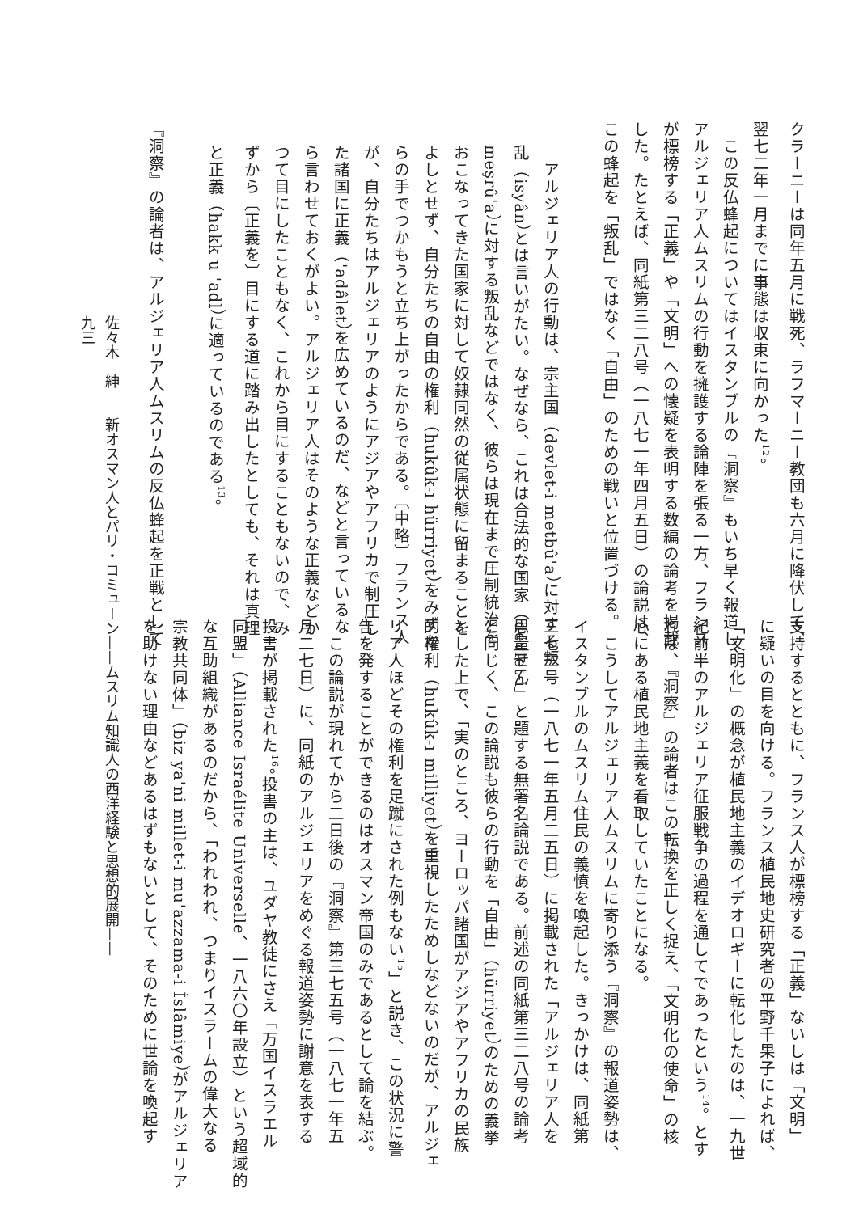クラーニーは同年五月に戦死、ラフマーニー教団も六月に降伏して、
翌七二年一月までに事態は収束に向かった<sup>12</sup>。
　この反仏蜂起についてはイスタンブルの『洞察』もいち早く報道し、
アルジェリア人ムスリムの行動を擁護する論陣を張る一方、フランス
が標榜する「正義」や「文明」への懐疑を表明する数編の論考を掲載
した。たとえば、同紙第三二八号（一八七一年四月五日）の論説は、
この蜂起を「叛乱」ではなく「自由」のための戦いと位置づける。
　アルジェリア人の行動は、宗主国（devlet-i metbû'a）に対する叛
乱（isyân）とは言いがたい。なぜなら、これは合法的な国家（devlet-i
meşrû'a）に対する叛乱などではなく、彼らは現在まで圧制統治を
おこなってきた国家に対して奴隷同然の従属状態に留まることを
よしとせず、自分たちの自由の権利（hukûk-ı hürriyet）をみずか
らの手でつかもうと立ち上がったからである。〔中略〕フランス人
が、自分たちはアルジェリアのようにアジアやアフリカで制圧し
た諸国に正義（'adâlet）を広めているのだ、などと言っているな
ら言わせておくがよい。アルジェリア人はそのような正義などか
つて目にしたこともなく、これから目にすることもないので、み
ずから〔正義を〕目にする道に踏み出したとしても、それは真理
と正義（hakk u 'adl）に適っているのである<sup>13</sup>。
『洞察』の論者は、アルジェリア人ムスリムの反仏蜂起を正戦として
支持するとともに、フランス人が標榜する「正義」ないしは「文明」
に疑いの目を向ける。フランス植民地史研究者の平野千果子によれば、
「文明化」の概念が植民地主義のイデオロギーに転化したのは、一九世
紀前半のアルジェリア征服戦争の過程を通してであったという<sup>14</sup>。とす
れば、『洞察』の論者はこの転換を正しく捉え、「文明化の使命」の核
心にある植民地主義を看取していたことになる。
　こうしてアルジェリア人ムスリムに寄り添う『洞察』の報道姿勢は、
イスタンブルのムスリム住民の義憤を喚起した。きっかけは、同紙第
三七三号（一八七一年五月二五日）に掲載された「アルジェリア人を
思量せん」と題する無署名論説である。前述の同紙第三二八号の論考
と同じく、この論説も彼らの行動を「自由」（hürriyet）のための義挙
とした上で、「実のところ、ヨーロッパ諸国がアジアやアフリカの民族
的権利（hukûk-ı milliyet）を重視したためしなどないのだが、アルジェ
リア人ほどその権利を足蹴にされた例もない<sup>15</sup>」と説き、この状況に警
告を発することができるのはオスマン帝国のみであるとして論を結ぶ。
　この論説が現れてから二日後の『洞察』第三七五号（一八七一年五
月二七日）に、同紙のアルジェリアをめぐる報道姿勢に謝意を表する
投書が掲載された<sup>16</sup>。投書の主は、ユダヤ教徒にさえ「万国イスラエル
同盟」（Alliance Israélite Universelle、一八六〇年設立）という超域的
な互助組織があるのだから、「われわれ、つまりイスラームの偉大なる
宗教共同体」（biz ya'ni millet-i mu'azzama-i İslâmiye）がアルジェリア
を助けない理由などあるはずもないとして、そのために世論を喚起す
佐々木　紳　　新オスマン人とパリ・コミューン——ムスリム知識人の西洋経験と思想的展開——
九三